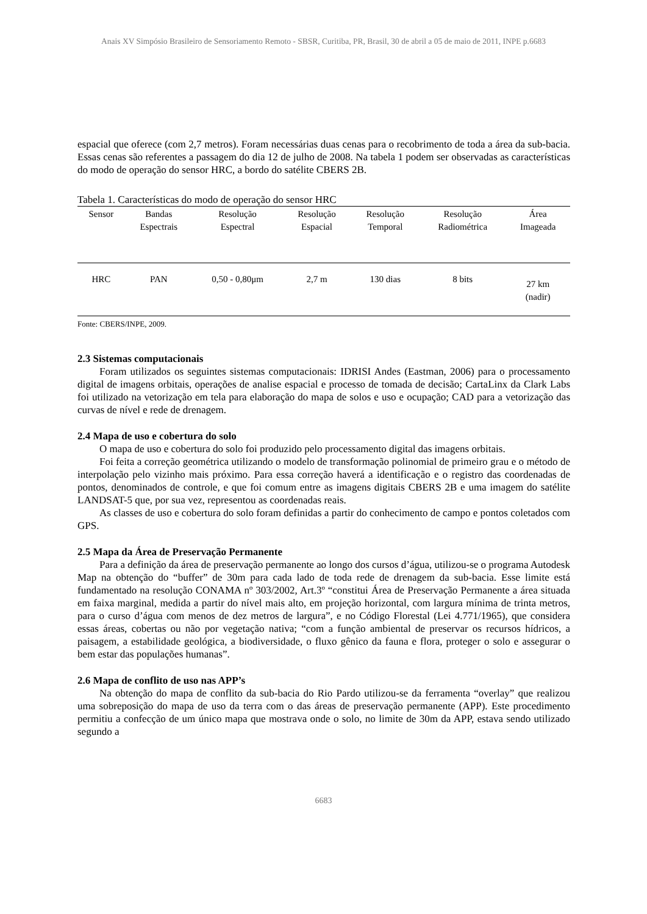Anais XV Simpósio Brasileiro de Sensoriamento Remoto - SBSR, Curitiba, PR, Brasil, 30 de abril a 05 de maio de 2011, INPE p.6683
espacial que oferece (com 2,7 metros). Foram necessárias duas cenas para o recobrimento de toda a área da sub-bacia. Essas cenas são referentes a passagem do dia 12 de julho de 2008. Na tabela 1 podem ser observadas as características do modo de operação do sensor HRC, a bordo do satélite CBERS 2B.
Tabela 1. Características do modo de operação do sensor HRC
| Sensor | Bandas Espectrais | Resolução Espectral | Resolução Espacial | Resolução Temporal | Resolução Radiométrica | Área Imageada |
| --- | --- | --- | --- | --- | --- | --- |
| HRC | PAN | 0,50 - 0,80μm | 2,7 m | 130 dias | 8 bits | 27 km (nadir) |
Fonte: CBERS/INPE, 2009.
2.3 Sistemas computacionais
Foram utilizados os seguintes sistemas computacionais: IDRISI Andes (Eastman, 2006) para o processamento digital de imagens orbitais, operações de analise espacial e processo de tomada de decisão; CartaLinx da Clark Labs foi utilizado na vetorização em tela para elaboração do mapa de solos e uso e ocupação; CAD para a vetorização das curvas de nível e rede de drenagem.
2.4 Mapa de uso e cobertura do solo
O mapa de uso e cobertura do solo foi produzido pelo processamento digital das imagens orbitais.
Foi feita a correção geométrica utilizando o modelo de transformação polinomial de primeiro grau e o método de interpolação pelo vizinho mais próximo. Para essa correção haverá a identificação e o registro das coordenadas de pontos, denominados de controle, e que foi comum entre as imagens digitais CBERS 2B e uma imagem do satélite LANDSAT-5 que, por sua vez, representou as coordenadas reais.
As classes de uso e cobertura do solo foram definidas a partir do conhecimento de campo e pontos coletados com GPS.
2.5 Mapa da Área de Preservação Permanente
Para a definição da área de preservação permanente ao longo dos cursos d’água, utilizou-se o programa Autodesk Map na obtenção do “buffer” de 30m para cada lado de toda rede de drenagem da sub-bacia. Esse limite está fundamentado na resolução CONAMA nº 303/2002, Art.3º “constitui Área de Preservação Permanente a área situada em faixa marginal, medida a partir do nível mais alto, em projeção horizontal, com largura mínima de trinta metros, para o curso d’água com menos de dez metros de largura”, e no Código Florestal (Lei 4.771/1965), que considera essas áreas, cobertas ou não por vegetação nativa; “com a função ambiental de preservar os recursos hídricos, a paisagem, a estabilidade geológica, a biodiversidade, o fluxo gênico da fauna e flora, proteger o solo e assegurar o bem estar das populações humanas”.
2.6 Mapa de conflito de uso nas APP’s
Na obtenção do mapa de conflito da sub-bacia do Rio Pardo utilizou-se da ferramenta “overlay” que realizou uma sobreposição do mapa de uso da terra com o das áreas de preservação permanente (APP). Este procedimento permitiu a confecção de um único mapa que mostrava onde o solo, no limite de 30m da APP, estava sendo utilizado segundo a
6683